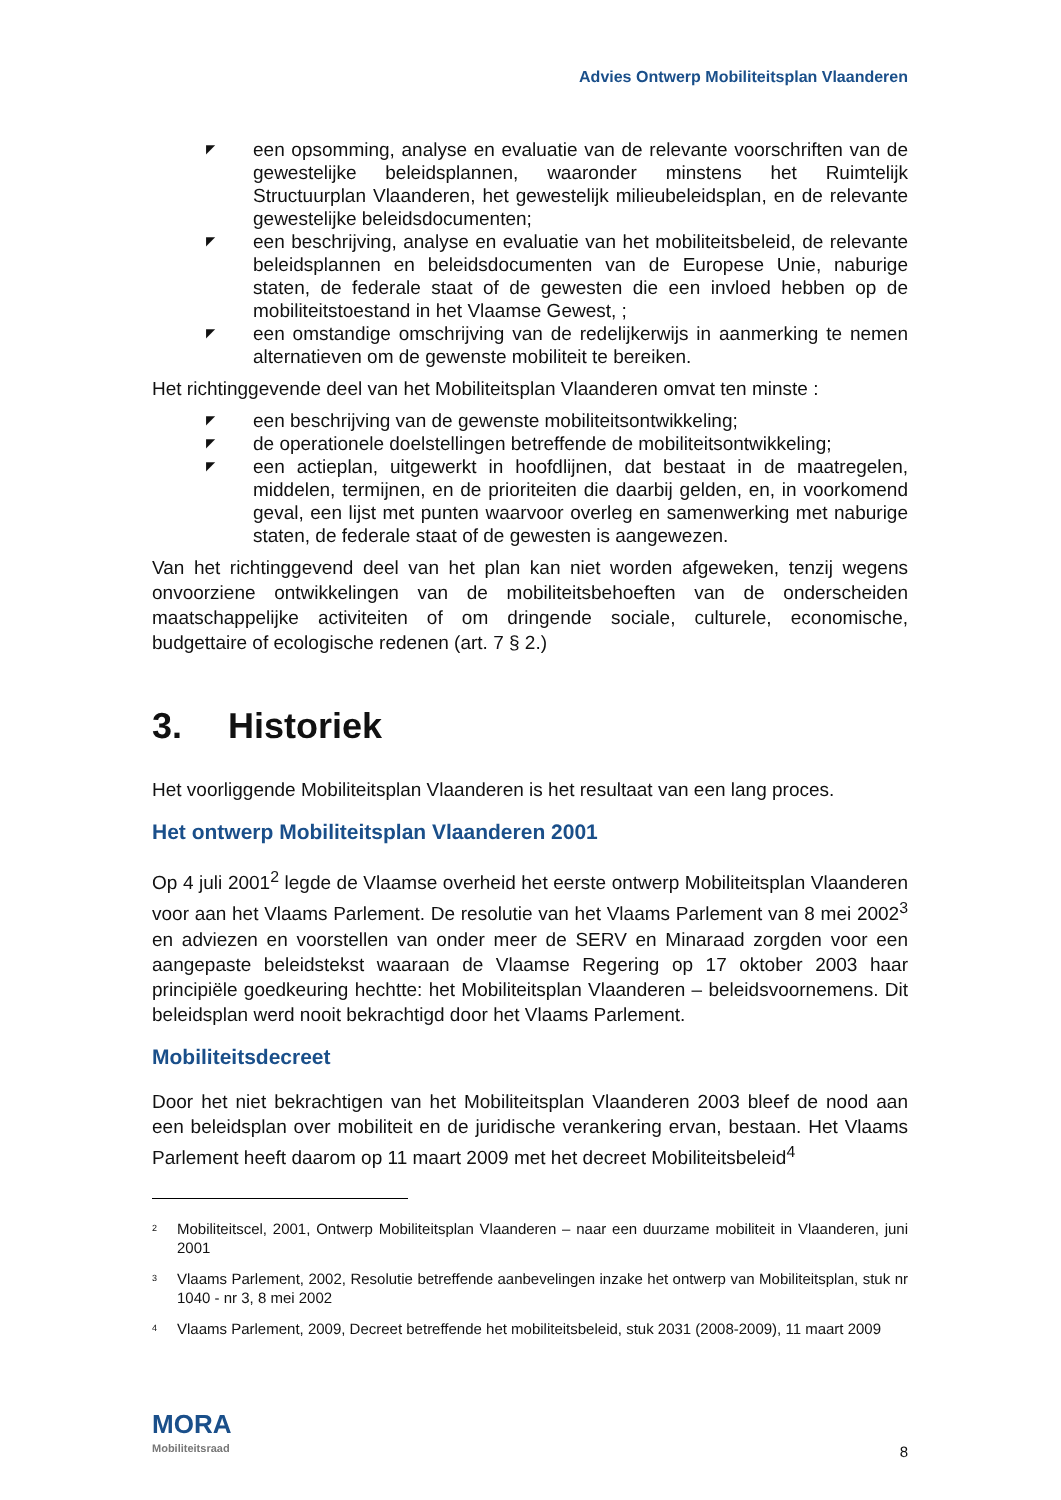Advies Ontwerp Mobiliteitsplan Vlaanderen
◤ een opsomming, analyse en evaluatie van de relevante voorschriften van de gewestelijke beleidsplannen, waaronder minstens het Ruimtelijk Structuurplan Vlaanderen, het gewestelijk milieubeleidsplan, en de relevante gewestelijke beleidsdocumenten;
◤ een beschrijving, analyse en evaluatie van het mobiliteitsbeleid, de relevante beleidsplannen en beleidsdocumenten van de Europese Unie, naburige staten, de federale staat of de gewesten die een invloed hebben op de mobiliteitstoestand in het Vlaamse Gewest, ;
◤ een omstandige omschrijving van de redelijkerwijs in aanmerking te nemen alternatieven om de gewenste mobiliteit te bereiken.
Het richtinggevende deel van het Mobiliteitsplan Vlaanderen omvat ten minste :
◤ een beschrijving van de gewenste mobiliteitsontwikkeling;
◤ de operationele doelstellingen betreffende de mobiliteitsontwikkeling;
◤ een actieplan, uitgewerkt in hoofdlijnen, dat bestaat in de maatregelen, middelen, termijnen, en de prioriteiten die daarbij gelden, en, in voorkomend geval, een lijst met punten waarvoor overleg en samenwerking met naburige staten, de federale staat of de gewesten is aangewezen.
Van het richtinggevend deel van het plan kan niet worden afgeweken, tenzij wegens onvoorziene ontwikkelingen van de mobiliteitsbehoeften van de onderscheiden maatschappelijke activiteiten of om dringende sociale, culturele, economische, budgettaire of ecologische redenen (art. 7 § 2.)
3. Historiek
Het voorliggende Mobiliteitsplan Vlaanderen is het resultaat van een lang proces.
Het ontwerp Mobiliteitsplan Vlaanderen 2001
Op 4 juli 2001<sup>2</sup> legde de Vlaamse overheid het eerste ontwerp Mobiliteitsplan Vlaanderen voor aan het Vlaams Parlement. De resolutie van het Vlaams Parlement van 8 mei 2002<sup>3</sup> en adviezen en voorstellen van onder meer de SERV en Minaraad zorgden voor een aangepaste beleidstekst waaraan de Vlaamse Regering op 17 oktober 2003 haar principiële goedkeuring hechtte: het Mobiliteitsplan Vlaanderen – beleidsvoornemens. Dit beleidsplan werd nooit bekrachtigd door het Vlaams Parlement.
Mobiliteitsdecreet
Door het niet bekrachtigen van het Mobiliteitsplan Vlaanderen 2003 bleef de nood aan een beleidsplan over mobiliteit en de juridische verankering ervan, bestaan. Het Vlaams Parlement heeft daarom op 11 maart 2009 met het decreet Mobiliteitsbeleid<sup>4</sup>
<sup>2</sup>
Mobiliteitscel, 2001, Ontwerp Mobiliteitsplan Vlaanderen – naar een duurzame mobiliteit in Vlaanderen, juni 2001
<sup>3</sup>
Vlaams Parlement, 2002, Resolutie betreffende aanbevelingen inzake het ontwerp van Mobiliteitsplan, stuk nr 1040 - nr 3, 8 mei 2002
<sup>4</sup>
Vlaams Parlement, 2009, Decreet betreffende het mobiliteitsbeleid, stuk 2031 (2008-2009), 11 maart 2009
MORA
Mobiliteitsraad
8